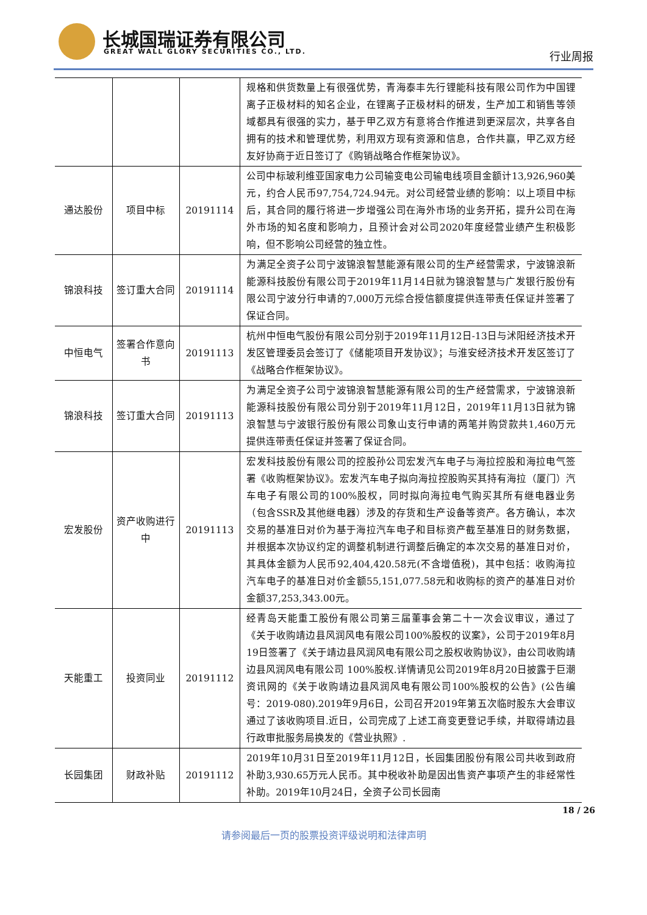长城国瑞证券有限公司
GREAT WALL GLORY SECURITIES CO., LTD.
行业周报
| | | | 规格和供货数量上有很强优势，青海泰丰先行锂能科技有限公司作为中国锂离子正极材料的知名企业，在锂离子正极材料的研发，生产加工和销售等领域都具有很强的实力，基于甲乙双方有意将合作推进到更深层次，共享各自拥有的技术和管理优势，利用双方现有资源和信息，合作共赢，甲乙双方经友好协商于近日签订了《购销战略合作框架协议》。 |
| 通达股份 | 项目中标 | 20191114 | 公司中标玻利维亚国家电力公司输变电公司输电线项目金额计13,926,960美元，约合人民币97,754,724.94元。对公司经营业绩的影响：以上项目中标后，其合同的履行将进一步增强公司在海外市场的业务开拓，提升公司在海外市场的知名度和影响力，且预计会对公司2020年度经营业绩产生积极影响，但不影响公司经营的独立性。 |
| 锦浪科技 | 签订重大合同 | 20191114 | 为满足全资子公司宁波锦浪智慧能源有限公司的生产经营需求，宁波锦浪新能源科技股份有限公司于2019年11月14日就为锦浪智慧与广发银行股份有限公司宁波分行申请的7,000万元综合授信额度提供连带责任保证并签署了保证合同。 |
| 中恒电气 | 签署合作意向书 | 20191113 | 杭州中恒电气股份有限公司分别于2019年11月12日-13日与沭阳经济技术开发区管理委员会签订了《储能项目开发协议》；与淮安经济技术开发区签订了《战略合作框架协议》。 |
| 锦浪科技 | 签订重大合同 | 20191113 | 为满足全资子公司宁波锦浪智慧能源有限公司的生产经营需求，宁波锦浪新能源科技股份有限公司分别于2019年11月12日，2019年11月13日就为锦浪智慧与宁波银行股份有限公司象山支行申请的两笔并购贷款共1,460万元提供连带责任保证并签署了保证合同。 |
| 宏发股份 | 资产收购进行中 | 20191113 | 宏发科技股份有限公司的控股孙公司宏发汽车电子与海拉控股和海拉电气签署《收购框架协议》。宏发汽车电子拟向海拉控股购买其持有海拉（厦门）汽车电子有限公司的100%股权，同时拟向海拉电气购买其所有继电器业务（包含SSR及其他继电器）涉及的存货和生产设备等资产。各方确认，本次交易的基准日对价为基于海拉汽车电子和目标资产截至基准日的财务数据，并根据本次协议约定的调整机制进行调整后确定的本次交易的基准日对价，其具体金额为人民币92,404,420.58元(不含增值税)，其中包括：收购海拉汽车电子的基准日对价金额55,151,077.58元和收购标的资产的基准日对价金额37,253,343.00元。 |
| 天能重工 | 投资同业 | 20191112 | 经青岛天能重工股份有限公司第三届董事会第二十一次会议审议，通过了《关于收购靖边县风润风电有限公司100%股权的议案》，公司于2019年8月19日签署了《关于靖边县风润风电有限公司之股权收购协议》，由公司收购靖边县风润风电有限公司 100%股权.详情请见公司2019年8月20日披露于巨潮资讯网的《关于收购靖边县风润风电有限公司100%股权的公告》(公告编号：2019-080).2019年9月6日，公司召开2019年第五次临时股东大会审议通过了该收购项目.近日，公司完成了上述工商变更登记手续，并取得靖边县行政审批服务局换发的《营业执照》. |
| 长园集团 | 财政补贴 | 20191112 | 2019年10月31日至2019年11月12日，长园集团股份有限公司共收到政府补助3,930.65万元人民币。其中税收补助是因出售资产事项产生的非经常性补助。2019年10月24日，全资子公司长园南 |
18 / 26
请参阅最后一页的股票投资评级说明和法律声明